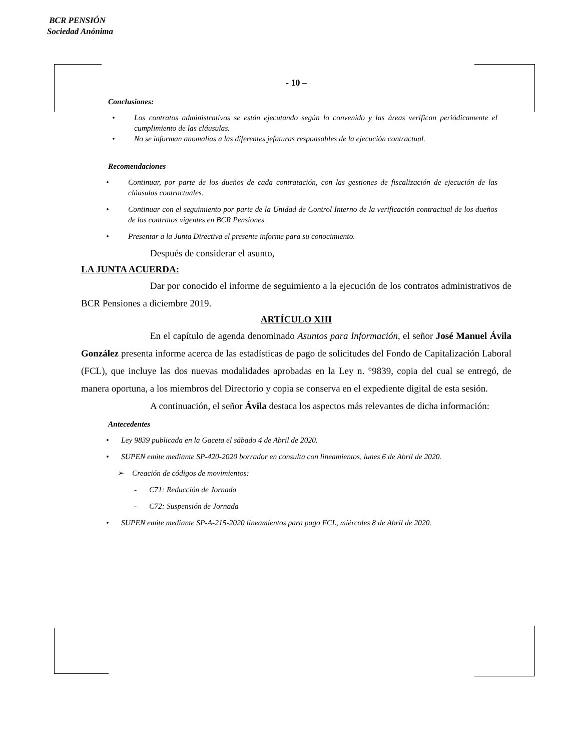BCR PENSIÓN
Sociedad Anónima
- 10 –
Conclusiones:
• Los contratos administrativos se están ejecutando según lo convenido y las áreas verifican periódicamente el cumplimiento de las cláusulas.
• No se informan anomalías a las diferentes jefaturas responsables de la ejecución contractual.
Recomendaciones
• Continuar, por parte de los dueños de cada contratación, con las gestiones de fiscalización de ejecución de las cláusulas contractuales.
• Continuar con el seguimiento por parte de la Unidad de Control Interno de la verificación contractual de los dueños de los contratos vigentes en BCR Pensiones.
• Presentar a la Junta Directiva el presente informe para su conocimiento.
Después de considerar el asunto,
LA JUNTA ACUERDA:
Dar por conocido el informe de seguimiento a la ejecución de los contratos administrativos de BCR Pensiones a diciembre 2019.
ARTÍCULO XIII
En el capítulo de agenda denominado Asuntos para Información, el señor José Manuel Ávila González presenta informe acerca de las estadísticas de pago de solicitudes del Fondo de Capitalización Laboral (FCL), que incluye las dos nuevas modalidades aprobadas en la Ley n. °9839, copia del cual se entregó, de manera oportuna, a los miembros del Directorio y copia se conserva en el expediente digital de esta sesión.
A continuación, el señor Ávila destaca los aspectos más relevantes de dicha información:
Antecedentes
• Ley 9839 publicada en la Gaceta el sábado 4 de Abril de 2020.
• SUPEN emite mediante SP-420-2020 borrador en consulta con lineamientos, lunes 6 de Abril de 2020.
➢ Creación de códigos de movimientos:
- C71: Reducción de Jornada
- C72: Suspensión de Jornada
• SUPEN emite mediante SP-A-215-2020 lineamientos para pago FCL, miércoles 8 de Abril de 2020.